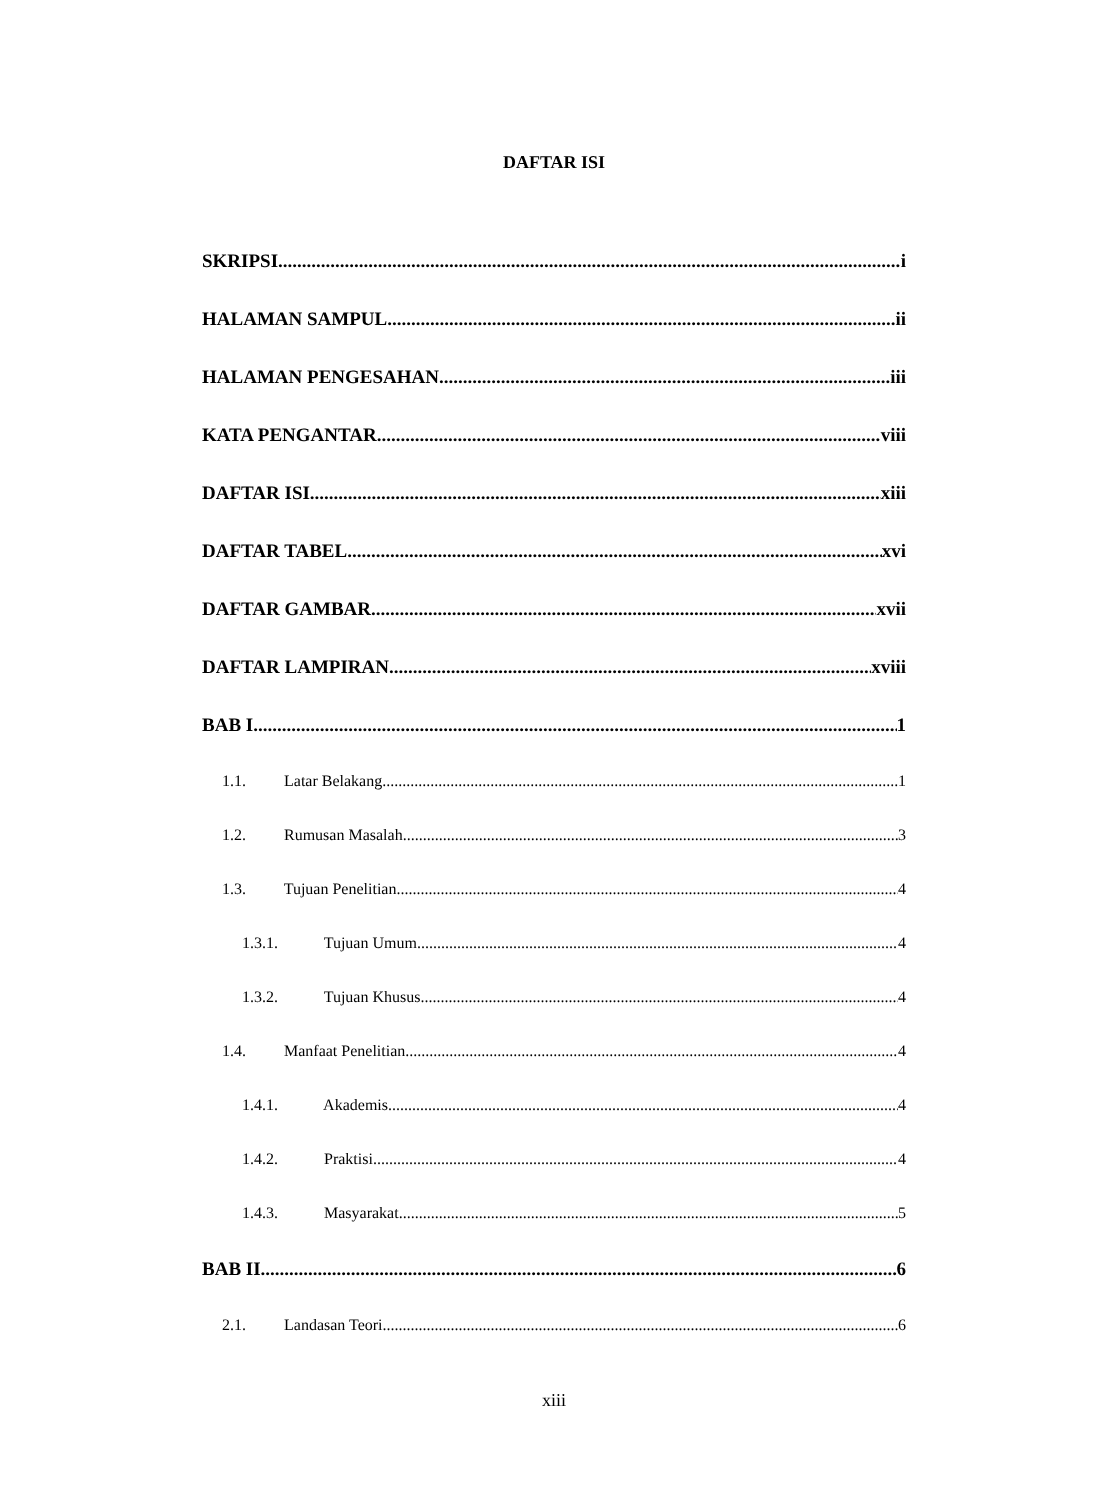DAFTAR ISI
SKRIPSI i
HALAMAN SAMPUL ii
HALAMAN PENGESAHAN iii
KATA PENGANTAR viii
DAFTAR ISI xiii
DAFTAR TABEL xvi
DAFTAR GAMBAR xvii
DAFTAR LAMPIRAN xviii
BAB I 1
1.1. Latar Belakang 1
1.2. Rumusan Masalah 3
1.3. Tujuan Penelitian 4
1.3.1. Tujuan Umum 4
1.3.2. Tujuan Khusus 4
1.4. Manfaat Penelitian 4
1.4.1. Akademis 4
1.4.2. Praktisi 4
1.4.3. Masyarakat 5
BAB II 6
2.1. Landasan Teori 6
xiii